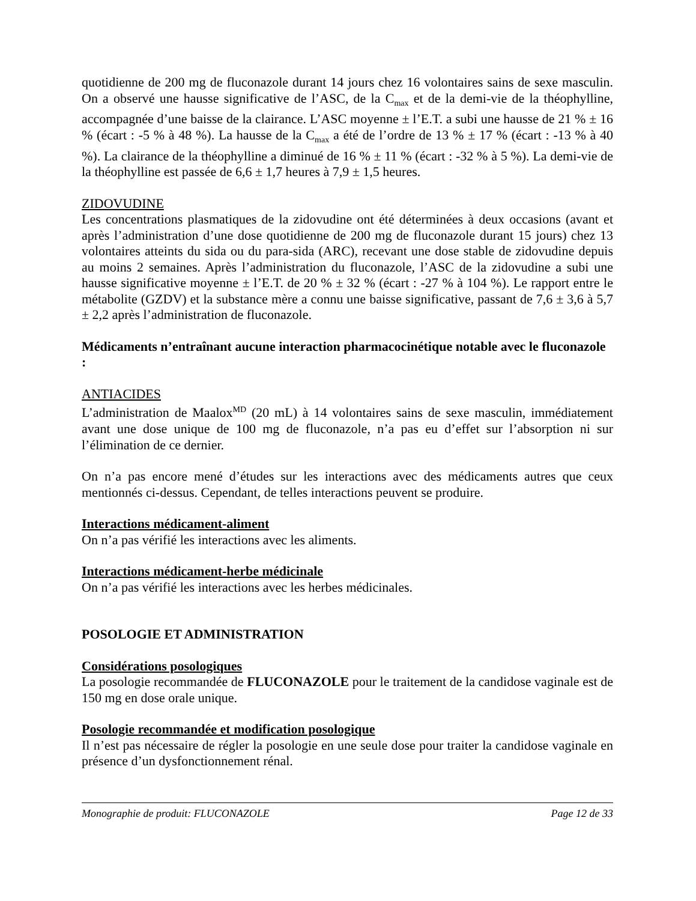quotidienne de 200 mg de fluconazole durant 14 jours chez 16 volontaires sains de sexe masculin. On a observé une hausse significative de l’ASC, de la C<sub>max</sub> et de la demi-vie de la théophylline, accompagnée d’une baisse de la clairance. L’ASC moyenne ± l’E.T. a subi une hausse de 21 % ± 16 % (écart : -5 % à 48 %). La hausse de la C<sub>max</sub> a été de l’ordre de 13 % ± 17 % (écart : -13 % à 40 %). La clairance de la théophylline a diminué de 16 % ± 11 % (écart : -32 % à 5 %). La demi-vie de la théophylline est passée de 6,6 ± 1,7 heures à 7,9 ± 1,5 heures.
ZIDOVUDINE
Les concentrations plasmatiques de la zidovudine ont été déterminées à deux occasions (avant et après l’administration d’une dose quotidienne de 200 mg de fluconazole durant 15 jours) chez 13 volontaires atteints du sida ou du para-sida (ARC), recevant une dose stable de zidovudine depuis au moins 2 semaines. Après l’administration du fluconazole, l’ASC de la zidovudine a subi une hausse significative moyenne ± l’E.T. de 20 % ± 32 % (écart : -27 % à 104 %). Le rapport entre le métabolite (GZDV) et la substance mère a connu une baisse significative, passant de 7,6 ± 3,6 à 5,7 ± 2,2 après l’administration de fluconazole.
Médicaments n’entraînant aucune interaction pharmacocinétique notable avec le fluconazole :
ANTIACIDES
L’administration de Maalox<sup>MD</sup> (20 mL) à 14 volontaires sains de sexe masculin, immédiatement avant une dose unique de 100 mg de fluconazole, n’a pas eu d’effet sur l’absorption ni sur l’élimination de ce dernier.
On n’a pas encore mené d’études sur les interactions avec des médicaments autres que ceux mentionnés ci-dessus. Cependant, de telles interactions peuvent se produire.
Interactions médicament-aliment
On n’a pas vérifié les interactions avec les aliments.
Interactions médicament-herbe médicinale
On n’a pas vérifié les interactions avec les herbes médicinales.
POSOLOGIE ET ADMINISTRATION
Considérations posologiques
La posologie recommandée de FLUCONAZOLE pour le traitement de la candidose vaginale est de 150 mg en dose orale unique.
Posologie recommandée et modification posologique
Il n’est pas nécessaire de régler la posologie en une seule dose pour traiter la candidose vaginale en présence d’un dysfonctionnement rénal.
Monographie de produit: FLUCONAZOLE Page 12 de 33